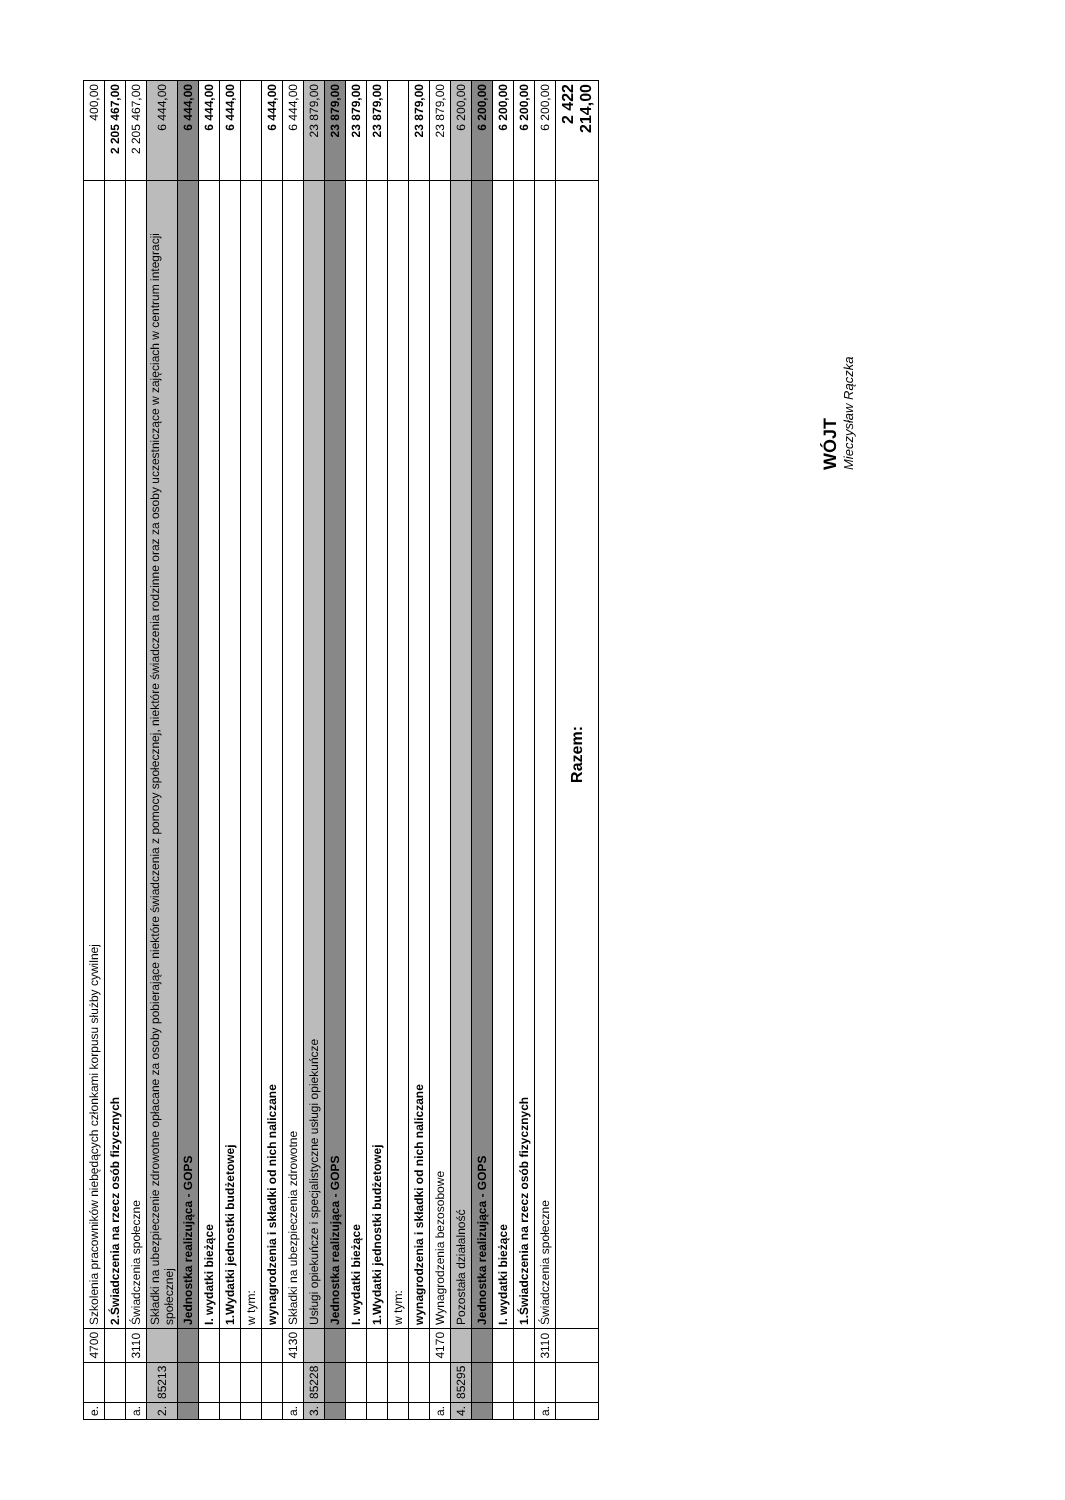| e. | | 4700 | Szkolenia pracowników niebędących członkami korpusu służby cywilnej | 400,00 |
| | | | 2.Świadczenia na rzecz osób fizycznych | 2 205 467,00 |
| a. | | 3110 | Świadczenia społeczne | 2 205 467,00 |
| 2. | 85213 | | Składki na ubezpieczenie zdrowotne opłacane za osoby pobierające niektóre świadczenia z pomocy społecznej, niektóre świadczenia rodzinne oraz za osoby uczestniczące w zajęciach w centrum integracji społecznej | 6 444,00 |
| | | | Jednostka realizująca - GOPS | 6 444,00 |
| | | | I. wydatki bieżące | 6 444,00 |
| | | | 1.Wydatki jednostki budżetowej | 6 444,00 |
| | | | w tym: | |
| | | | wynagrodzenia i składki od nich naliczane | 6 444,00 |
| a. | | 4130 | Składki na ubezpieczenia zdrowotne | 6 444,00 |
| 3. | 85228 | | Usługi opiekuńcze i specjalistyczne usługi opiekuńcze | 23 879,00 |
| | | | Jednostka realizująca - GOPS | 23 879,00 |
| | | | I. wydatki bieżące | 23 879,00 |
| | | | 1.Wydatki jednostki budżetowej | 23 879,00 |
| | | | w tym: | |
| | | | wynagrodzenia i składki od nich naliczane | 23 879,00 |
| a. | | 4170 | Wynagrodzenia bezosobowe | 23 879,00 |
| 4. | 85295 | | Pozostała działalność | 6 200,00 |
| | | | Jednostka realizująca - GOPS | 6 200,00 |
| | | | I. wydatki bieżące | 6 200,00 |
| | | | 1.Świadczenia na rzecz osób fizycznych | 6 200,00 |
| a. | | 3110 | Świadczenia społeczne | 6 200,00 |
| | | | Razem: | 2 422 214,00 |
WÓJT
Mieczysław Rączka